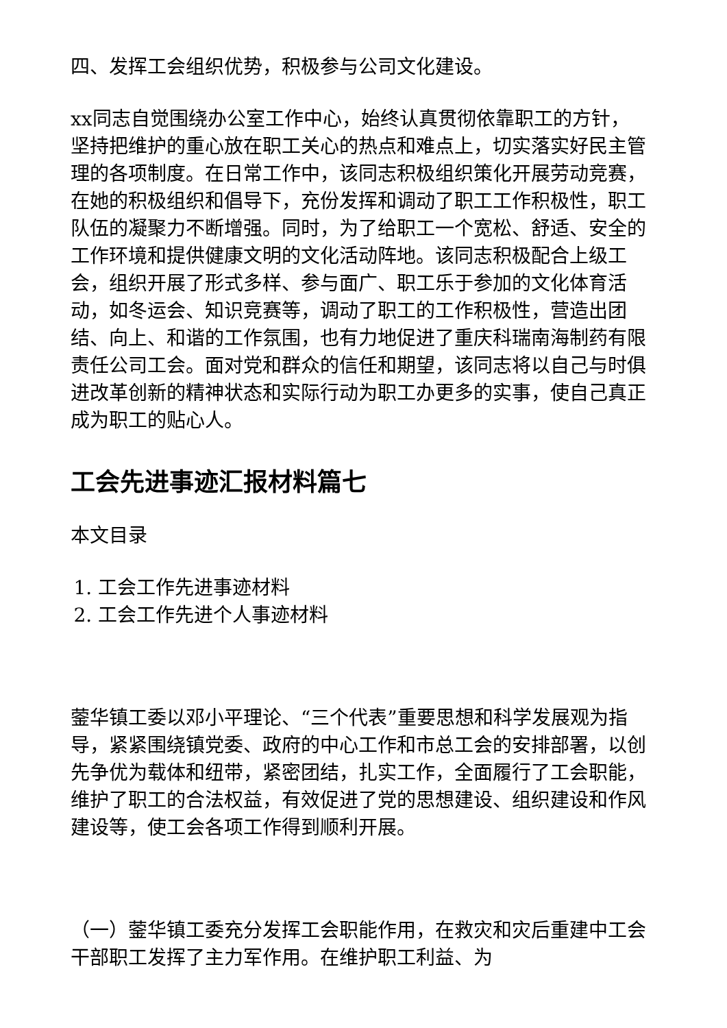四、发挥工会组织优势，积极参与公司文化建设。
xx同志自觉围绕办公室工作中心，始终认真贯彻依靠职工的方针，坚持把维护的重心放在职工关心的热点和难点上，切实落实好民主管理的各项制度。在日常工作中，该同志积极组织策化开展劳动竞赛，在她的积极组织和倡导下，充份发挥和调动了职工工作积极性，职工队伍的凝聚力不断增强。同时，为了给职工一个宽松、舒适、安全的工作环境和提供健康文明的文化活动阵地。该同志积极配合上级工会，组织开展了形式多样、参与面广、职工乐于参加的文化体育活动，如冬运会、知识竞赛等，调动了职工的工作积极性，营造出团结、向上、和谐的工作氛围，也有力地促进了重庆科瑞南海制药有限责任公司工会。面对党和群众的信任和期望，该同志将以自己与时俱进改革创新的精神状态和实际行动为职工办更多的实事，使自己真正成为职工的贴心人。
工会先进事迹汇报材料篇七
本文目录
1. 工会工作先进事迹材料
2. 工会工作先进个人事迹材料
蓥华镇工委以邓小平理论、“三个代表”重要思想和科学发展观为指导，紧紧围绕镇党委、政府的中心工作和市总工会的安排部署，以创先争优为载体和纽带，紧密团结，扎实工作，全面履行了工会职能，维护了职工的合法权益，有效促进了党的思想建设、组织建设和作风建设等，使工会各项工作得到顺利开展。
（一）蓥华镇工委充分发挥工会职能作用，在救灾和灾后重建中工会干部职工发挥了主力军作用。在维护职工利益、为